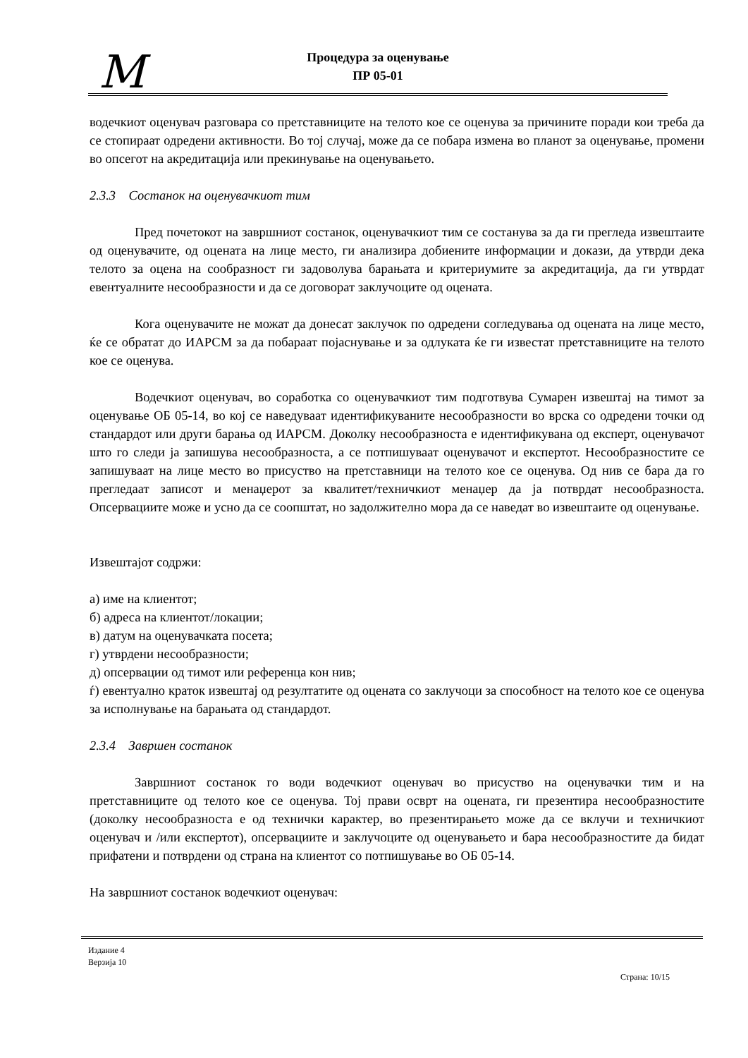M
Процедура за оценување
ПР 05-01
водечкиот оценувач разговара со претставниците на телото кое се оценува за причините поради кои треба да се стопираат одредени активности. Во тој случај, може да се побара измена во планот за оценување, промени во опсегот на акредитација или прекинување на оценувањето.
2.3.3 Состанок на оценувачкиот тим
Пред почетокот на завршниот состанок, оценувачкиот тим се состанува за да ги прегледа извештаите од оценувачите, од оцената на лице место, ги анализира добиените информации и докази, да утврди дека телото за оцена на сообразност ги задоволува барањата и критериумите за акредитација, да ги утврдат евентуалните несообразности и да се договорат заклучоците од оцената.
Кога оценувачите не можат да донесат заклучок по одредени согледувања од оцената на лице место, ќе се обратат до ИАРСМ за да побараат појаснување и за одлуката ќе ги известат претставниците на телото кое се оценува.
Водечкиот оценувач, во соработка со оценувачкиот тим подготвува Сумарен извештај на тимот за оценување ОБ 05-14, во кој се наведуваат идентификуваните несообразности во врска со одредени точки од стандардот или други барања од ИАРСМ. Доколку несообразноста е идентификувана од експерт, оценувачот што го следи ја запишува несообразноста, а се потпишуваат оценувачот и експертот. Несообразностите се запишуваат на лице место во присуство на претставници на телото кое се оценува. Од нив се бара да го прегледаат записот и менаџерот за квалитет/техничкиот менаџер да ја потврдат несообразноста. Опсервациите може и усно да се соопштат, но задолжително мора да се наведат во извештаите од оценување.
Извештајот содржи:
а) име на клиентот;
б) адреса на клиентот/локации;
в) датум на оценувачката посета;
г) утврдени несообразности;
д) опсервации од тимот или референца кон нив;
ѓ) евентуално краток извештај од резултатите од оцената со заклучоци за способност на телото кое се оценува за исполнување на барањата од стандардот.
2.3.4 Завршен состанок
Завршниот состанок го води водечкиот оценувач во присуство на оценувачки тим и на претставниците од телото кое се оценува. Тој прави осврт на оцената, ги презентира несообразностите (доколку несообразноста е од технички карактер, во презентирањето може да се вклучи и техничкиот оценувач и /или експертот), опсервациите и заклучоците од оценувањето и бара несообразностите да бидат прифатени и потврдени од страна на клиентот со потпишување во ОБ 05-14.
На завршниот состанок водечкиот оценувач:
Издание 4
Верзија 10
Страна: 10/15